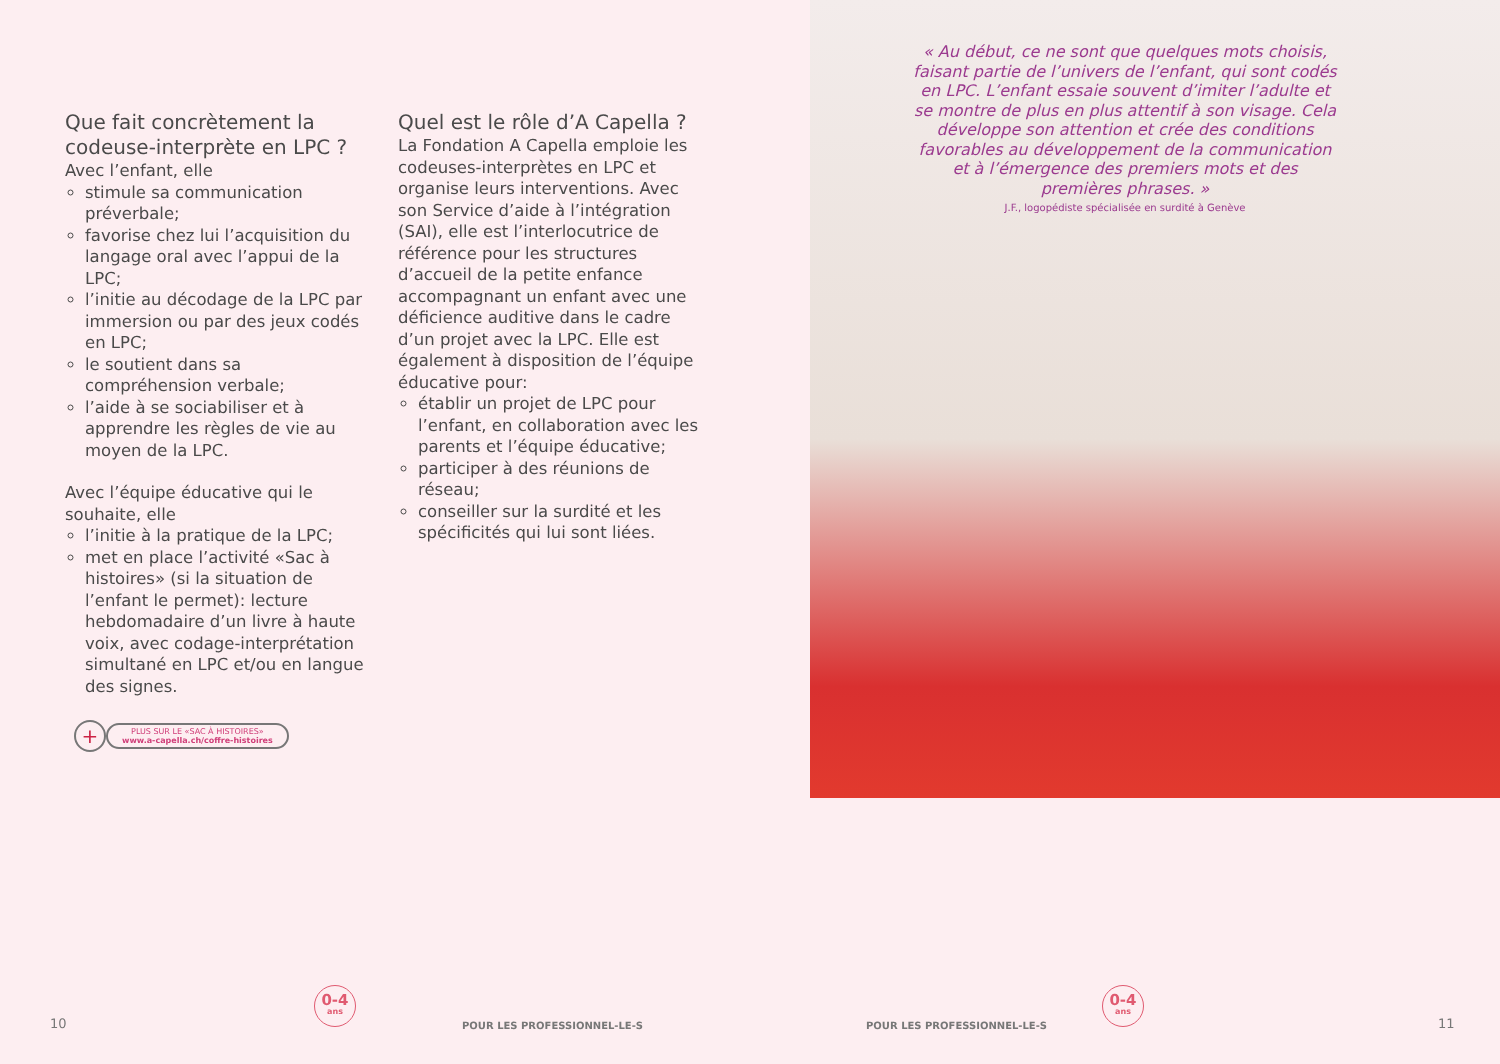Que fait concrètement la codeuse-interprète en LPC ?
Avec l’enfant, elle
stimule sa communication préverbale;
favorise chez lui l’acquisition du langage oral avec l’appui de la LPC;
l’initie au décodage de la LPC par immersion ou par des jeux codés en LPC;
le soutient dans sa compréhension verbale;
l’aide à se sociabiliser et à apprendre les règles de vie au moyen de la LPC.
Avec l’équipe éducative qui le souhaite, elle
l’initie à la pratique de la LPC;
met en place l’activité «Sac à histoires» (si la situation de l’enfant le permet): lecture hebdomadaire d’un livre à haute voix, avec codage-interprétation simultané en LPC et/ou en langue des signes.
Quel est le rôle d’A Capella ?
La Fondation A Capella emploie les codeuses-interprètes en LPC et organise leurs interventions. Avec son Service d’aide à l’intégration (SAI), elle est l’interlocutrice de référence pour les structures d’accueil de la petite enfance accompagnant un enfant avec une déficience auditive dans le cadre d’un projet avec la LPC. Elle est également à disposition de l’équipe éducative pour:
établir un projet de LPC pour l’enfant, en collaboration avec les parents et l’équipe éducative;
participer à des réunions de réseau;
conseiller sur la surdité et les spécificités qui lui sont liées.
+
PLUS SUR LE «SAC À HISTOIRES»
www.a-capella.ch/coffre-histoires
« Au début, ce ne sont que quelques mots choisis, faisant partie de l’univers de l’enfant, qui sont codés en LPC. L’enfant essaie souvent d’imiter l’adulte et se montre de plus en plus attentif à son visage. Cela développe son attention et crée des conditions favorables au développement de la communication et à l’émergence des premiers mots et des premières phrases. »
J.F., logopédiste spécialisée en surdité à Genève
10
0-4
ans
POUR LES PROFESSIONNEL-LE-S POUR LES PROFESSIONNEL-LE-S
0-4
ans
11